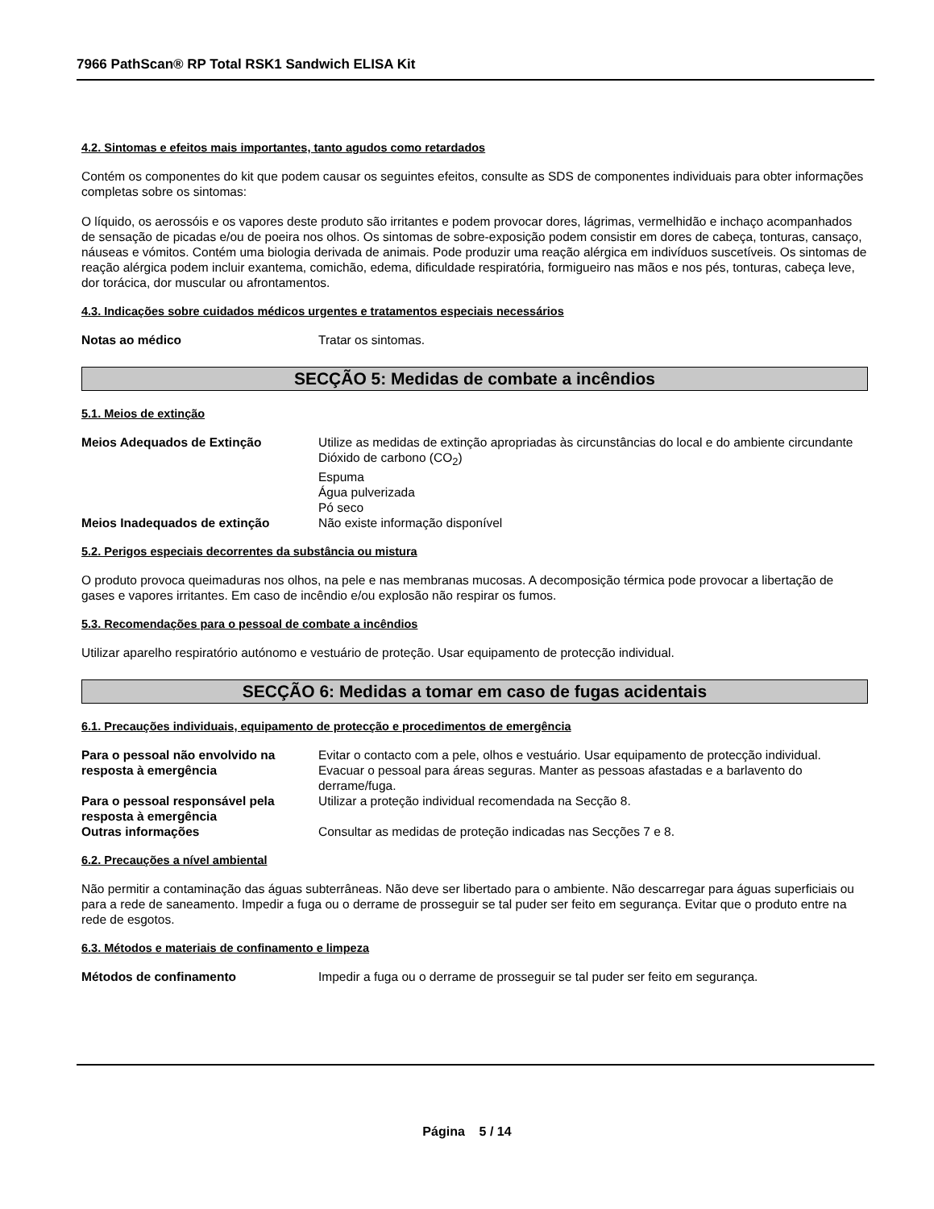7966 PathScan® RP Total RSK1 Sandwich ELISA Kit
4.2. Sintomas e efeitos mais importantes, tanto agudos como retardados
Contém os componentes do kit que podem causar os seguintes efeitos, consulte as SDS de componentes individuais para obter informações completas sobre os sintomas:
O líquido, os aerossóis e os vapores deste produto são irritantes e podem provocar dores, lágrimas, vermelhidão e inchaço acompanhados de sensação de picadas e/ou de poeira nos olhos. Os sintomas de sobre-exposição podem consistir em dores de cabeça, tonturas, cansaço, náuseas e vómitos. Contém uma biologia derivada de animais. Pode produzir uma reação alérgica em indivíduos suscetíveis. Os sintomas de reação alérgica podem incluir exantema, comichão, edema, dificuldade respiratória, formigueiro nas mãos e nos pés, tonturas, cabeça leve, dor torácica, dor muscular ou afrontamentos.
4.3. Indicações sobre cuidados médicos urgentes e tratamentos especiais necessários
Notas ao médico Tratar os sintomas.
SECÇÃO 5: Medidas de combate a incêndios
5.1. Meios de extinção
Meios Adequados de Extinção Utilize as medidas de extinção apropriadas às circunstâncias do local e do ambiente circundante
Dióxido de carbono (CO<sub>2</sub>)
Espuma
Água pulverizada
Pó seco
Meios Inadequados de extinção Não existe informação disponível
5.2. Perigos especiais decorrentes da substância ou mistura
O produto provoca queimaduras nos olhos, na pele e nas membranas mucosas. A decomposição térmica pode provocar a libertação de gases e vapores irritantes. Em caso de incêndio e/ou explosão não respirar os fumos.
5.3. Recomendações para o pessoal de combate a incêndios
Utilizar aparelho respiratório autónomo e vestuário de proteção. Usar equipamento de protecção individual.
SECÇÃO 6: Medidas a tomar em caso de fugas acidentais
6.1. Precauções individuais, equipamento de protecção e procedimentos de emergência
Para o pessoal não envolvido na resposta à emergência
Evitar o contacto com a pele, olhos e vestuário. Usar equipamento de protecção individual. Evacuar o pessoal para áreas seguras. Manter as pessoas afastadas e a barlavento do derrame/fuga.
Para o pessoal responsável pela resposta à emergência
Utilizar a proteção individual recomendada na Secção 8.
Outras informações Consultar as medidas de proteção indicadas nas Secções 7 e 8.
6.2. Precauções a nível ambiental
Não permitir a contaminação das águas subterrâneas. Não deve ser libertado para o ambiente. Não descarregar para águas superficiais ou para a rede de saneamento. Impedir a fuga ou o derrame de prosseguir se tal puder ser feito em segurança. Evitar que o produto entre na rede de esgotos.
6.3. Métodos e materiais de confinamento e limpeza
Métodos de confinamento Impedir a fuga ou o derrame de prosseguir se tal puder ser feito em segurança.
Página 5 / 14